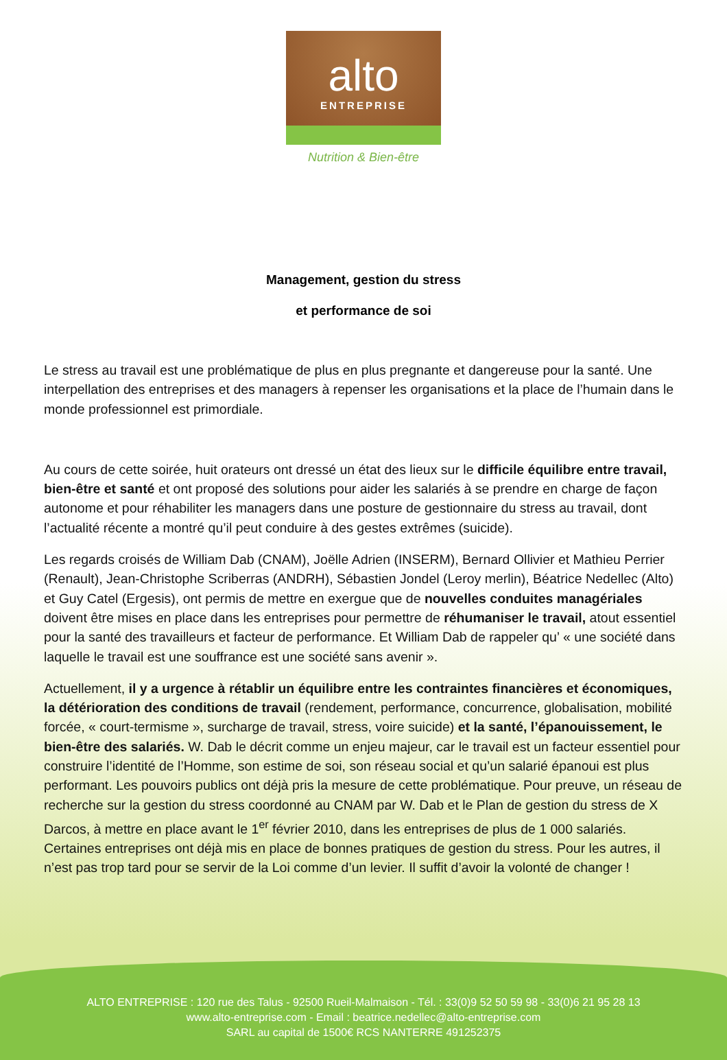alto
ENTREPRISE
Nutrition & Bien-être
Management, gestion du stress
et performance de soi
Le stress au travail est une problématique de plus en plus pregnante et dangereuse pour la santé. Une interpellation des entreprises et des managers à repenser les organisations et la place de l’humain dans le monde professionnel est primordiale.
Au cours de cette soirée, huit orateurs ont dressé un état des lieux sur le difficile équilibre entre travail, bien-être et santé et ont proposé des solutions pour aider les salariés à se prendre en charge de façon autonome et pour réhabiliter les managers dans une posture de gestionnaire du stress au travail, dont l’actualité récente a montré qu’il peut conduire à des gestes extrêmes (suicide).
Les regards croisés de William Dab (CNAM), Joëlle Adrien (INSERM), Bernard Ollivier et Mathieu Perrier (Renault), Jean-Christophe Scriberras (ANDRH), Sébastien Jondel (Leroy merlin), Béatrice Nedellec (Alto) et Guy Catel (Ergesis), ont permis de mettre en exergue que de nouvelles conduites managériales doivent être mises en place dans les entreprises pour permettre de réhumaniser le travail, atout essentiel pour la santé des travailleurs et facteur de performance. Et William Dab de rappeler qu’ « une société dans laquelle le travail est une souffrance est une société sans avenir ».
Actuellement, il y a urgence à rétablir un équilibre entre les contraintes financières et économiques, la détérioration des conditions de travail (rendement, performance, concurrence, globalisation, mobilité forcée, « court-termisme », surcharge de travail, stress, voire suicide) et la santé, l’épanouissement, le bien-être des salariés. W. Dab le décrit comme un enjeu majeur, car le travail est un facteur essentiel pour construire l’identité de l’Homme, son estime de soi, son réseau social et qu’un salarié épanoui est plus performant. Les pouvoirs publics ont déjà pris la mesure de cette problématique. Pour preuve, un réseau de recherche sur la gestion du stress coordonné au CNAM par W. Dab et le Plan de gestion du stress de X Darcos, à mettre en place avant le 1<sup>er</sup> février 2010, dans les entreprises de plus de 1 000 salariés. Certaines entreprises ont déjà mis en place de bonnes pratiques de gestion du stress. Pour les autres, il n’est pas trop tard pour se servir de la Loi comme d’un levier. Il suffit d’avoir la volonté de changer !
ALTO ENTREPRISE : 120 rue des Talus - 92500 Rueil-Malmaison - Tél. : 33(0)9 52 50 59 98 - 33(0)6 21 95 28 13
www.alto-entreprise.com - Email : beatrice.nedellec@alto-entreprise.com
SARL au capital de 1500€ RCS NANTERRE 491252375